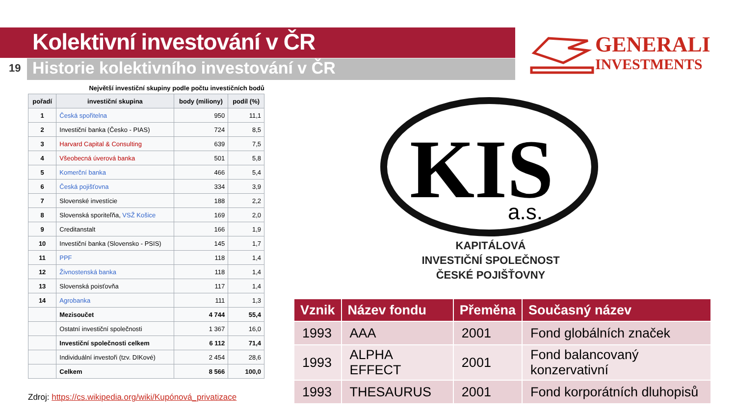Kolektivní investování v ČR
19
Historie kolektivního investování v ČR
GENERALI
INVESTMENTS
Největší investiční skupiny podle počtu investičních bodů
| pořadí | investiční skupina | body (miliony) | podíl (%) |
| --- | --- | --- | --- |
| 1 | Česká spořitelna | 950 | 11,1 |
| 2 | Investiční banka (Česko - PIAS) | 724 | 8,5 |
| 3 | Harvard Capital & Consulting | 639 | 7,5 |
| 4 | Všeobecná úverová banka | 501 | 5,8 |
| 5 | Komerční banka | 466 | 5,4 |
| 6 | Česká pojišťovna | 334 | 3,9 |
| 7 | Slovenské investície | 188 | 2,2 |
| 8 | Slovenská sporiteľňa, VSŽ Košice | 169 | 2,0 |
| 9 | Creditanstalt | 166 | 1,9 |
| 10 | Investiční banka (Slovensko - PSIS) | 145 | 1,7 |
| 11 | PPF | 118 | 1,4 |
| 12 | Živnostenská banka | 118 | 1,4 |
| 13 | Slovenská poisťovňa | 117 | 1,4 |
| 14 | Agrobanka | 111 | 1,3 |
| | Mezisoučet | 4 744 | 55,4 |
| | Ostatní investiční společnosti | 1 367 | 16,0 |
| | Investiční společnosti celkem | 6 112 | 71,4 |
| | Individuální investoři (tzv. DIKové) | 2 454 | 28,6 |
| | Celkem | 8 566 | 100,0 |
Zdroj: https://cs.wikipedia.org/wiki/Kupónová_privatizace
KIS
a.s.
KAPITÁLOVÁ
INVESTIČNÍ SPOLEČNOST
ČESKÉ POJIŠŤOVNY
| Vznik | Název fondu | Přeměna | Současný název |
| --- | --- | --- | --- |
| 1993 | AAA | 2001 | Fond globálních značek |
| 1993 | ALPHA EFFECT | 2001 | Fond balancovaný konzervativní |
| 1993 | THESAURUS | 2001 | Fond korporátních dluhopisů |